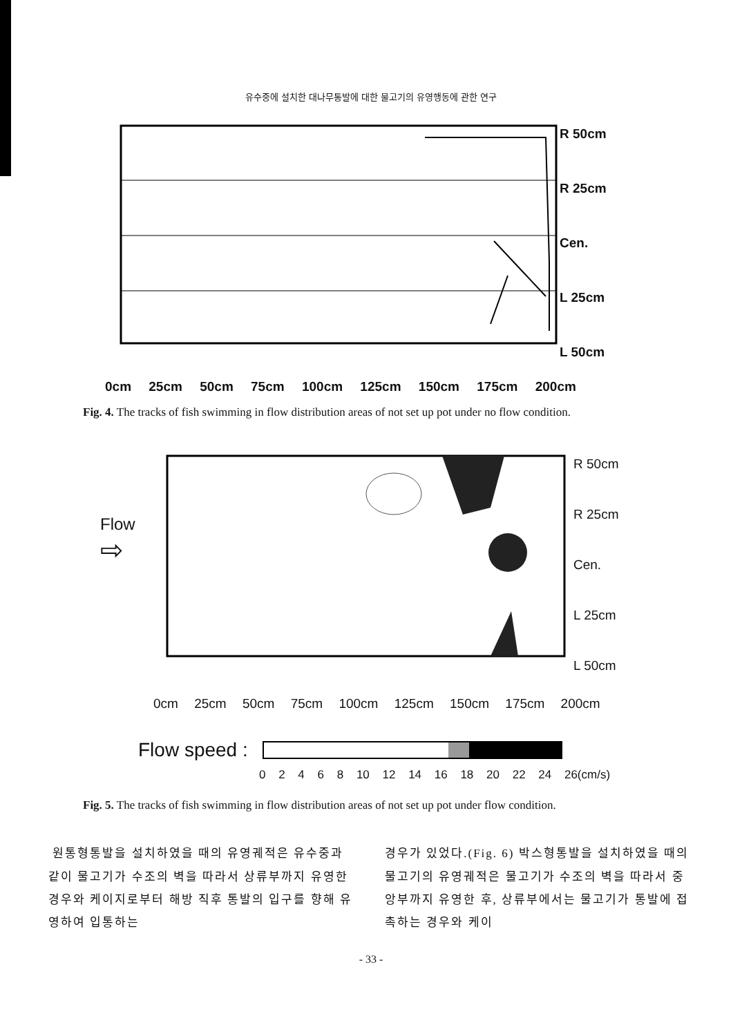유수중에 설치한 대나무통발에 대한 물고기의 유영행동에 관한 연구
R 50cm
R 25cm
Cen.
L 25cm
L 50cm
0cm 25cm 50cm 75cm 100cm 125cm 150cm 175cm 200cm
Fig. 4. The tracks of fish swimming in flow distribution areas of not set up pot under no flow condition.
Flow
⇨
R 50cm
R 25cm
Cen.
L 25cm
L 50cm
0cm 25cm 50cm 75cm 100cm 125cm 150cm 175cm 200cm
Flow speed :
0 2 4 6 8 10 12 14 16 18 20 22 24 26(cm/s)
Fig. 5. The tracks of fish swimming in flow distribution areas of not set up pot under flow condition.
원통형통발을 설치하였을 때의 유영궤적은 유수중과 같이 물고기가 수조의 벽을 따라서 상류부까지 유영한 경우와 케이지로부터 해방 직후 통발의 입구를 향해 유영하여 입통하는
경우가 있었다.(Fig. 6) 박스형통발을 설치하였을 때의 물고기의 유영궤적은 물고기가 수조의 벽을 따라서 중앙부까지 유영한 후, 상류부에서는 물고기가 통발에 접촉하는 경우와 케이
- 33 -